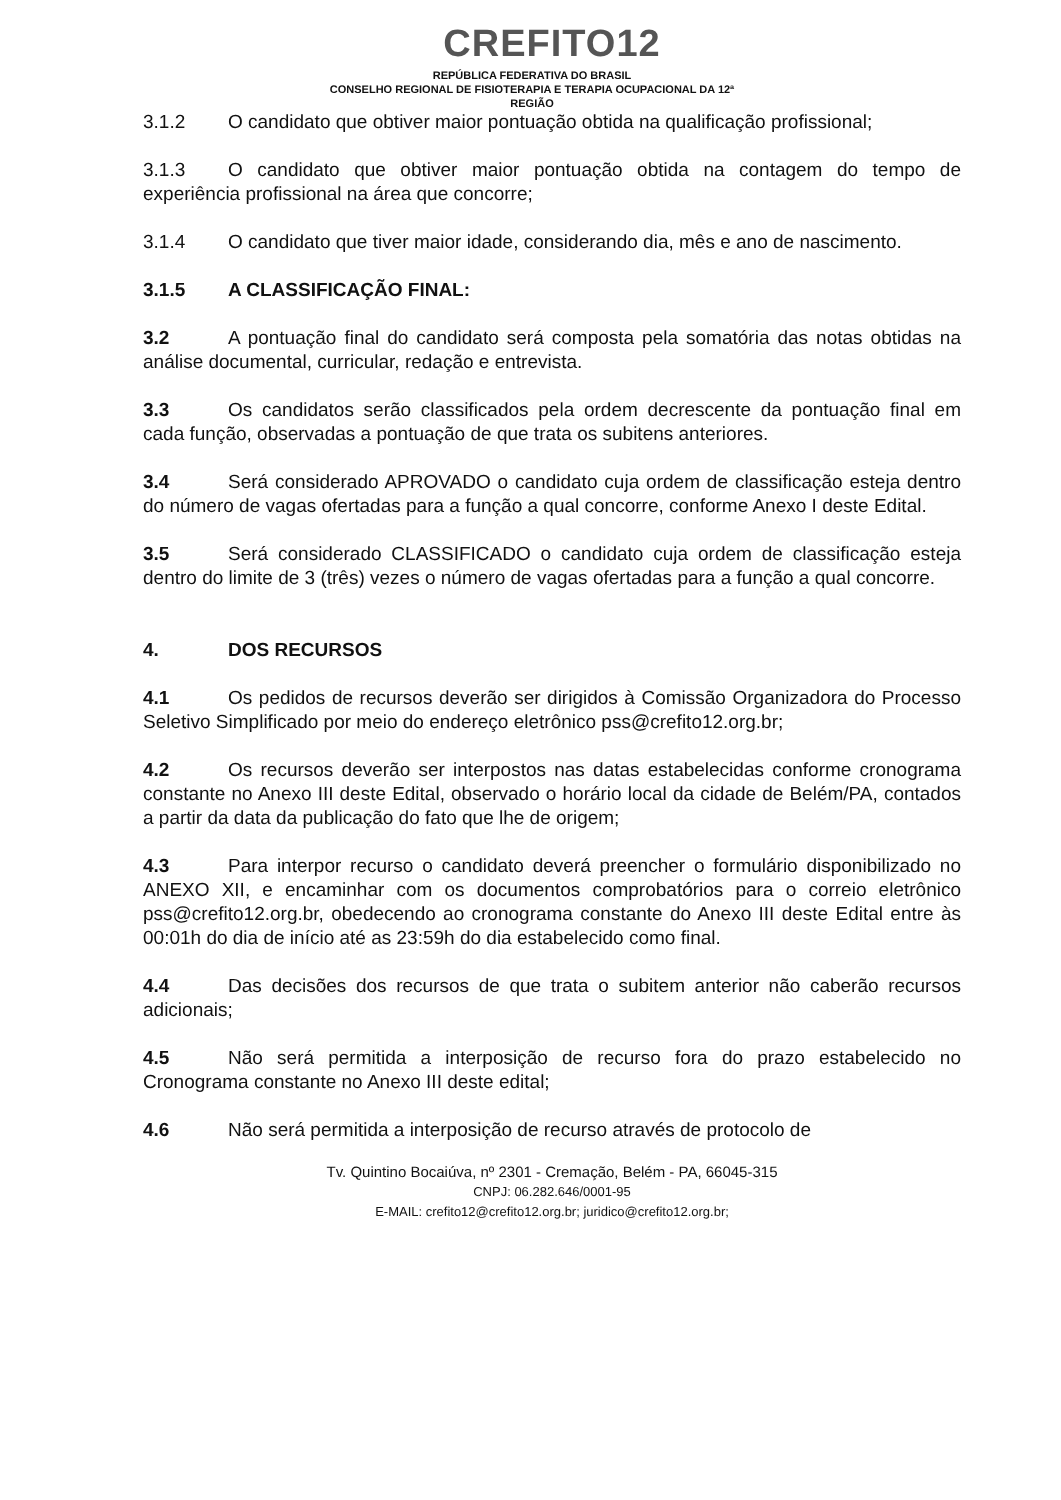CREFITO12
REPÚBLICA FEDERATIVA DO BRASIL
CONSELHO REGIONAL DE FISIOTERAPIA E TERAPIA OCUPACIONAL DA 12ª
REGIÃO
3.1.2 O candidato que obtiver maior pontuação obtida na qualificação profissional;
3.1.3 O candidato que obtiver maior pontuação obtida na contagem do tempo de experiência profissional na área que concorre;
3.1.4 O candidato que tiver maior idade, considerando dia, mês e ano de nascimento.
3.1.5 A CLASSIFICAÇÃO FINAL:
3.2 A pontuação final do candidato será composta pela somatória das notas obtidas na análise documental, curricular, redação e entrevista.
3.3 Os candidatos serão classificados pela ordem decrescente da pontuação final em cada função, observadas a pontuação de que trata os subitens anteriores.
3.4 Será considerado APROVADO o candidato cuja ordem de classificação esteja dentro do número de vagas ofertadas para a função a qual concorre, conforme Anexo I deste Edital.
3.5 Será considerado CLASSIFICADO o candidato cuja ordem de classificação esteja dentro do limite de 3 (três) vezes o número de vagas ofertadas para a função a qual concorre.
4. DOS RECURSOS
4.1 Os pedidos de recursos deverão ser dirigidos à Comissão Organizadora do Processo Seletivo Simplificado por meio do endereço eletrônico pss@crefito12.org.br;
4.2 Os recursos deverão ser interpostos nas datas estabelecidas conforme cronograma constante no Anexo III deste Edital, observado o horário local da cidade de Belém/PA, contados a partir da data da publicação do fato que lhe de origem;
4.3 Para interpor recurso o candidato deverá preencher o formulário disponibilizado no ANEXO XII, e encaminhar com os documentos comprobatórios para o correio eletrônico pss@crefito12.org.br, obedecendo ao cronograma constante do Anexo III deste Edital entre às 00:01h do dia de início até as 23:59h do dia estabelecido como final.
4.4 Das decisões dos recursos de que trata o subitem anterior não caberão recursos adicionais;
4.5 Não será permitida a interposição de recurso fora do prazo estabelecido no Cronograma constante no Anexo III deste edital;
4.6 Não será permitida a interposição de recurso através de protocolo de
Tv. Quintino Bocaiúva, nº 2301 - Cremação, Belém - PA, 66045-315
CNPJ: 06.282.646/0001-95
E-MAIL: crefito12@crefito12.org.br; juridico@crefito12.org.br;